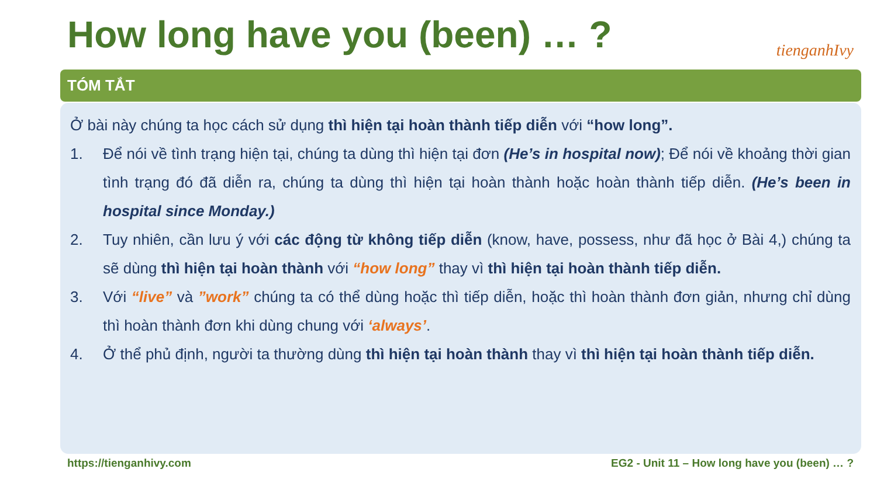How long have you (been) … ? tienganhIvy
TÓM TẮT
Ở bài này chúng ta học cách sử dụng thì hiện tại hoàn thành tiếp diễn với “how long”.
1. Để nói về tình trạng hiện tại, chúng ta dùng thì hiện tại đơn (He’s in hospital now); Để nói về khoảng thời gian tình trạng đó đã diễn ra, chúng ta dùng thì hiện tại hoàn thành hoặc hoàn thành tiếp diễn. (He’s been in hospital since Monday.)
2. Tuy nhiên, cần lưu ý với các động từ không tiếp diễn (know, have, possess, như đã học ở Bài 4,) chúng ta sẽ dùng thì hiện tại hoàn thành với “how long” thay vì thì hiện tại hoàn thành tiếp diễn.
3. Với “live” và ”work” chúng ta có thể dùng hoặc thì tiếp diễn, hoặc thì hoàn thành đơn giản, nhưng chỉ dùng thì hoàn thành đơn khi dùng chung với ‘always’.
4. Ở thể phủ định, người ta thường dùng thì hiện tại hoàn thành thay vì thì hiện tại hoàn thành tiếp diễn.
https://tienganhivy.com EG2 - Unit 11 – How long have you (been) … ?